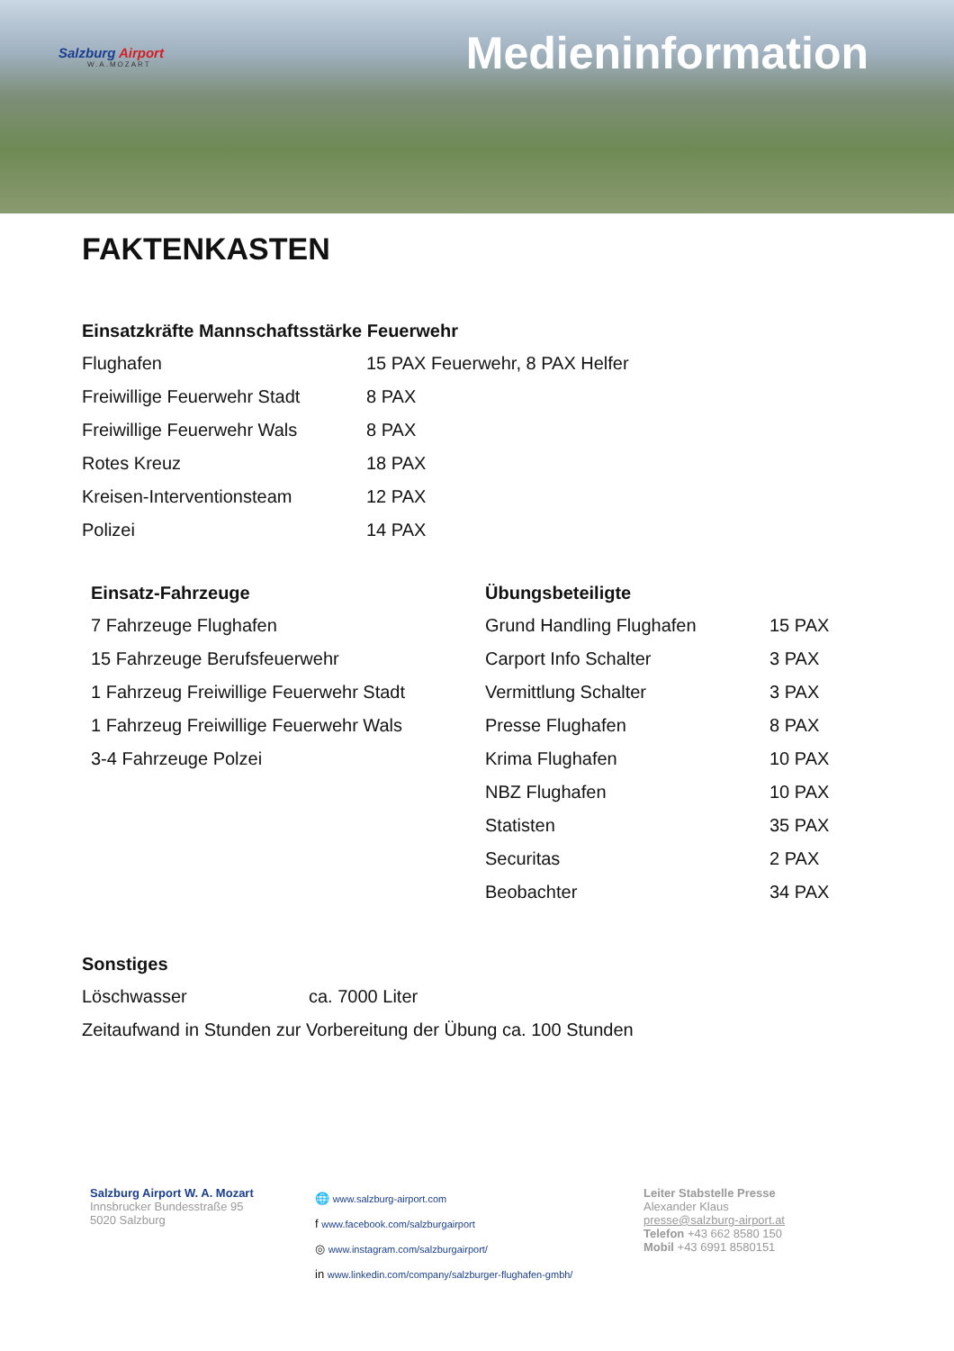Salzburg Airport
W.A.MOZART
Medieninformation
FAKTENKASTEN
Einsatzkräfte Mannschaftsstärke Feuerwehr
| Flughafen | 15 PAX Feuerwehr, 8 PAX Helfer |
| Freiwillige Feuerwehr Stadt | 8 PAX |
| Freiwillige Feuerwehr Wals | 8 PAX |
| Rotes Kreuz | 18 PAX |
| Kreisen-Interventionsteam | 12 PAX |
| Polizei | 14 PAX |
Einsatz-Fahrzeuge
| 7 Fahrzeuge Flughafen |
| 15 Fahrzeuge Berufsfeuerwehr |
| 1 Fahrzeug Freiwillige Feuerwehr Stadt |
| 1 Fahrzeug Freiwillige Feuerwehr Wals |
| 3-4 Fahrzeuge Polzei |
Übungsbeteiligte
| Grund Handling Flughafen | 15 PAX |
| Carport Info Schalter | 3 PAX |
| Vermittlung Schalter | 3 PAX |
| Presse Flughafen | 8 PAX |
| Krima Flughafen | 10 PAX |
| NBZ Flughafen | 10 PAX |
| Statisten | 35 PAX |
| Securitas | 2 PAX |
| Beobachter | 34 PAX |
Sonstiges
| Löschwasser | ca. 7000 Liter |
| Zeitaufwand in Stunden zur Vorbereitung der Übung ca. 100 Stunden | |
Salzburg Airport W. A. Mozart
Innsbrucker Bundesstraße 95
5020 Salzburg
🌐 www.salzburg-airport.com
f www.facebook.com/salzburgairport
◎ www.instagram.com/salzburgairport/
in www.linkedin.com/company/salzburger-flughafen-gmbh/
Leiter Stabstelle Presse
Alexander Klaus
presse@salzburg-airport.at
Telefon +43 662 8580 150
Mobil +43 6991 8580151